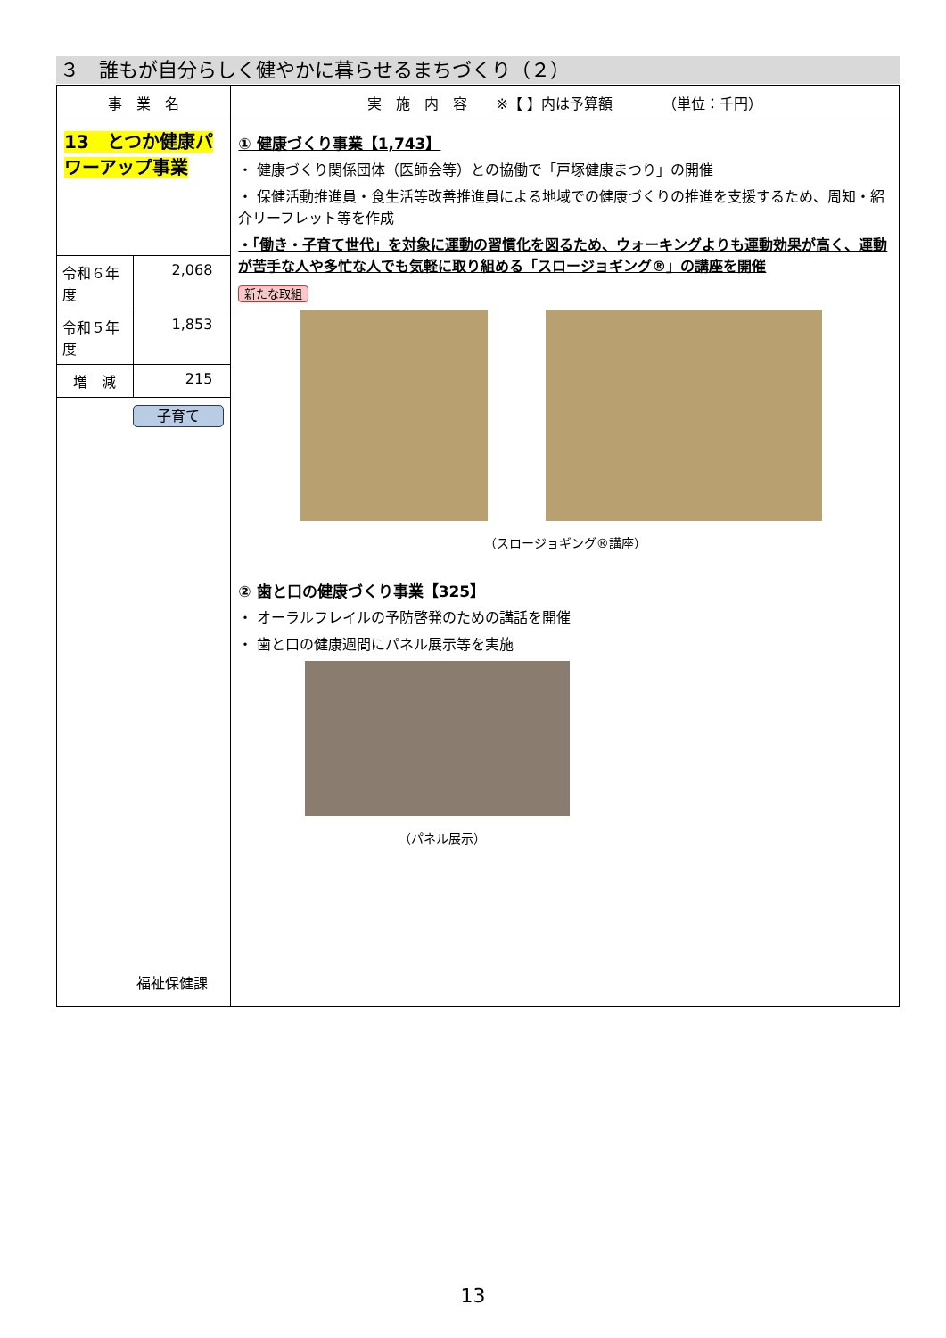３　誰もが自分らしく健やかに暮らせるまちづくり（２）
| 事 業 名 | | 実 施 内 容 ※【 】内は予算額 （単位：千円） |
| --- | --- | --- |
| 13 とつか健康パワーアップ事業 | | ① 健康づくり事業【1,743】 ・ 健康づくり関係団体（医師会等）との協働で「戸塚健康まつり」の開催 ・ 保健活動推進員・食生活等改善推進員による地域での健康づくりの推進を支援するため、周知・紹介リーフレット等を作成 ・「働き・子育て世代」を対象に運動の習慣化を図るため、ウォーキングよりも運動効果が高く、運動が苦手な人や多忙な人でも気軽に取り組める「スロージョギング®」の講座を開催 新たな取組 （スロージョギング®講座） ② 歯と口の健康づくり事業【325】 ・ オーラルフレイルの予防啓発のための講話を開催 ・ 歯と口の健康週間にパネル展示等を実施 （パネル展示） |
| 令和６年度 | 2,068 | |
| 令和５年度 | 1,853 | |
| 増 減 | 215 | |
| 子育て 福祉保健課 | | |
13